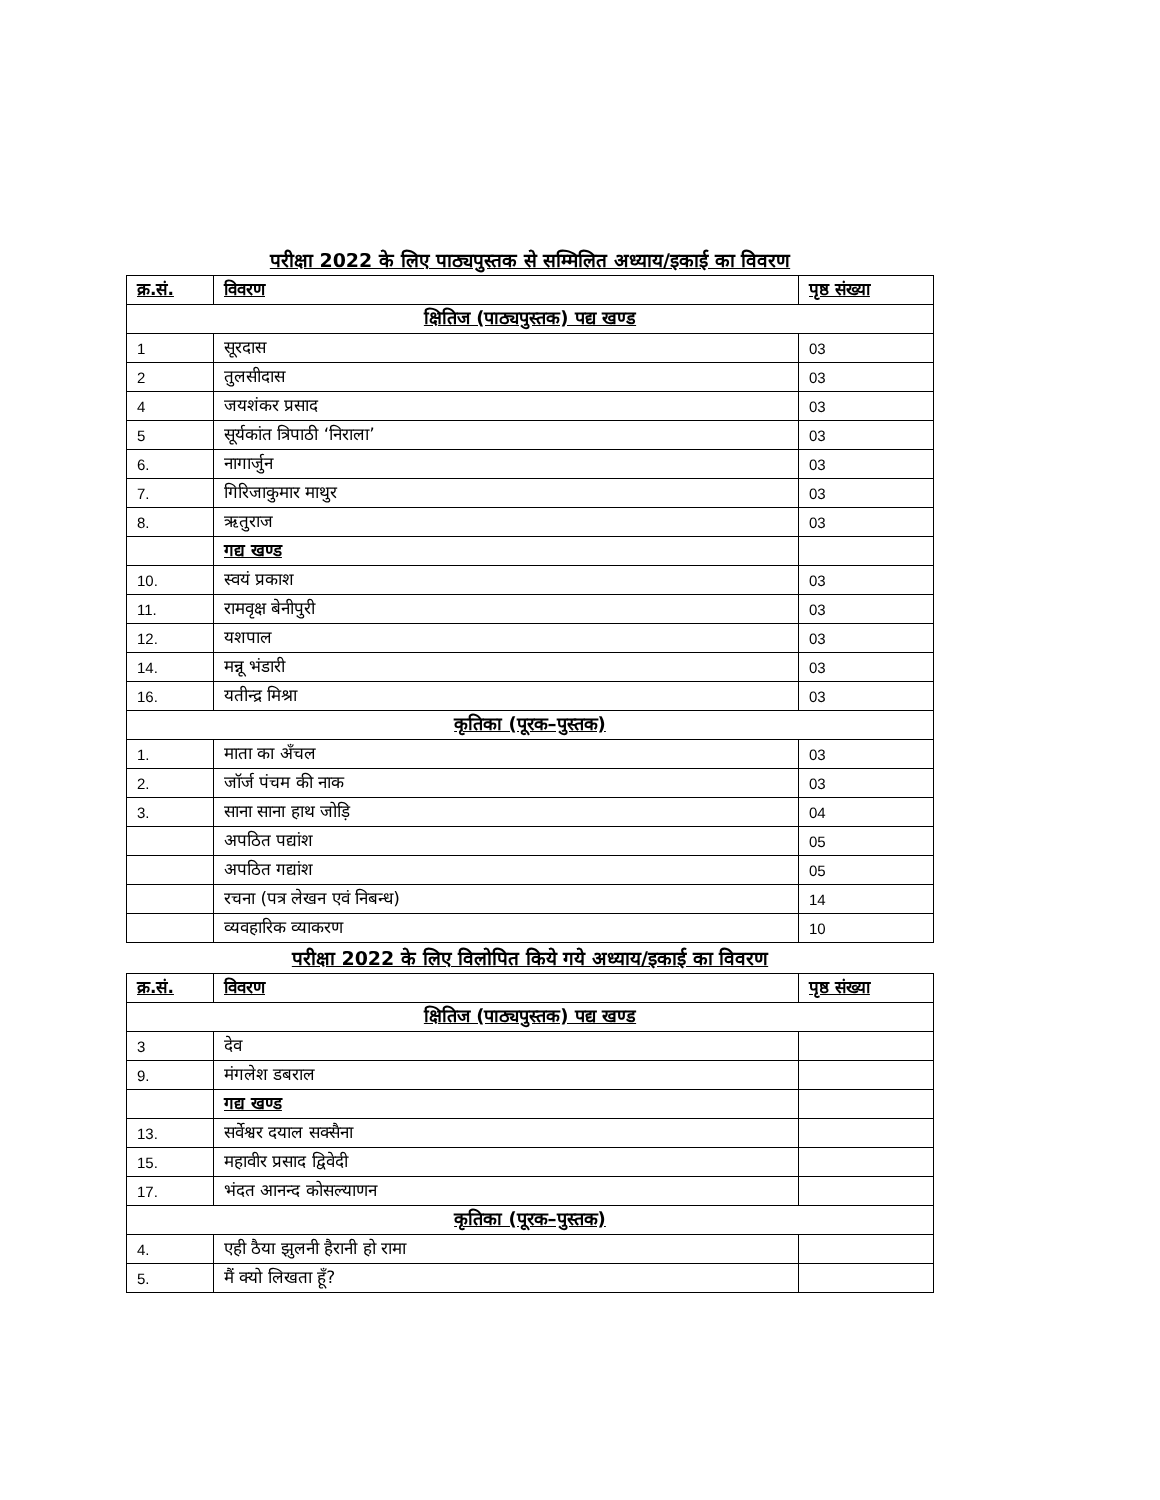परीक्षा 2022 के लिए पाठ्यपुस्तक से सम्मिलित अध्याय/इकाई का विवरण
| क्र.सं. | विवरण | पृष्ठ संख्या |
| --- | --- | --- |
| क्षितिज (पाठ्यपुस्तक) पद्य खण्ड | | |
| 1 | सूरदास | 03 |
| 2 | तुलसीदास | 03 |
| 4 | जयशंकर प्रसाद | 03 |
| 5 | सूर्यकांत त्रिपाठी ‘निराला’ | 03 |
| 6. | नागार्जुन | 03 |
| 7. | गिरिजाकुमार माथुर | 03 |
| 8. | ऋतुराज | 03 |
| | गद्य खण्ड | |
| 10. | स्वयं प्रकाश | 03 |
| 11. | रामवृक्ष बेनीपुरी | 03 |
| 12. | यशपाल | 03 |
| 14. | मन्नू भंडारी | 03 |
| 16. | यतीन्द्र मिश्रा | 03 |
| कृतिका (पूरक–पुस्तक) | | |
| 1. | माता का अँचल | 03 |
| 2. | जॉर्ज पंचम की नाक | 03 |
| 3. | साना साना हाथ जोड़ि | 04 |
| | अपठित पद्यांश | 05 |
| | अपठित गद्यांश | 05 |
| | रचना (पत्र लेखन एवं निबन्ध) | 14 |
| | व्यवहारिक व्याकरण | 10 |
परीक्षा 2022 के लिए विलोपित किये गये अध्याय/इकाई का विवरण
| क्र.सं. | विवरण | पृष्ठ संख्या |
| --- | --- | --- |
| क्षितिज (पाठ्यपुस्तक) पद्य खण्ड | | |
| 3 | देव | |
| 9. | मंगलेश डबराल | |
| | गद्य खण्ड | |
| 13. | सर्वेश्वर दयाल सक्सैना | |
| 15. | महावीर प्रसाद द्विवेदी | |
| 17. | भंदत आनन्द कोसल्याणन | |
| कृतिका (पूरक–पुस्तक) | | |
| 4. | एही ठैया झुलनी हैरानी हो रामा | |
| 5. | मैं क्यो लिखता हूँ? | |